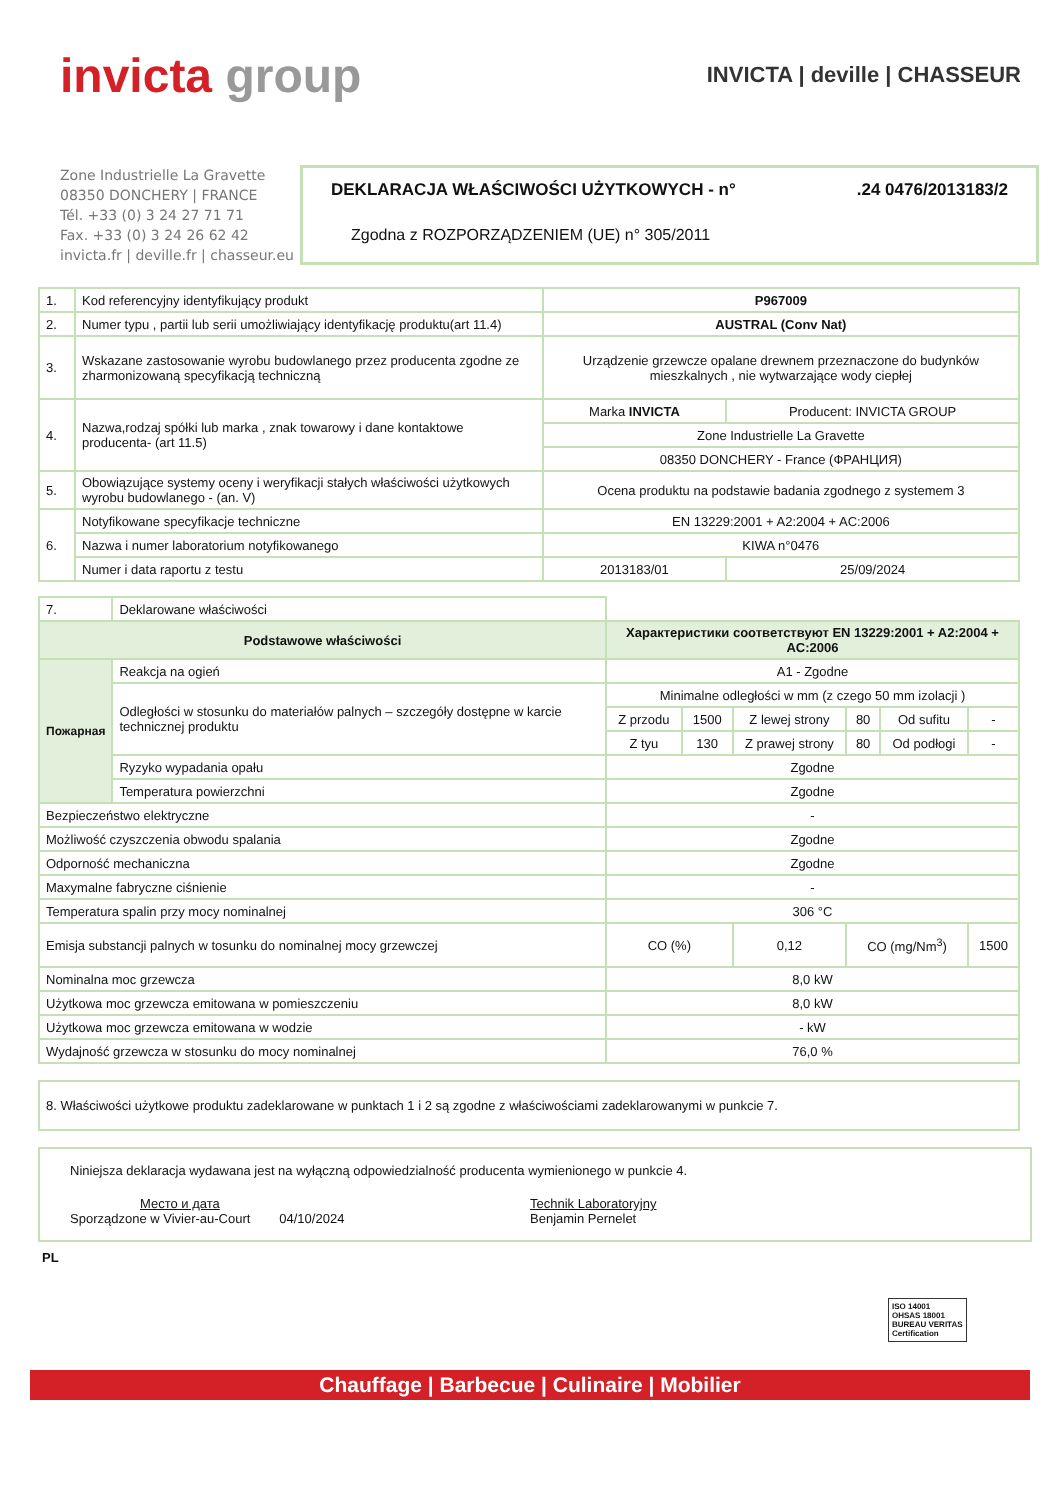invicta group
INVICTA | deville | CHASSEUR
Zone Industrielle La Gravette
08350 DONCHERY | FRANCE
Tél. +33 (0) 3 24 27 71 71
Fax. +33 (0) 3 24 26 62 42
invicta.fr | deville.fr | chasseur.eu
DEKLARACJA WŁAŚCIWOŚCI UŻYTKOWYCH - n°.24 0476/2013183/2
Zgodna z ROZPORZĄDZENIEM (UE) n° 305/2011
| 1. | Kod referencyjny identyfikujący produkt | P967009 | |
| 2. | Numer typu , partii lub serii umożliwiający identyfikację produktu(art 11.4) | AUSTRAL (Conv Nat) | |
| 3. | Wskazane zastosowanie wyrobu budowlanego przez producenta zgodne ze zharmonizowaną specyfikacją techniczną | Urządzenie grzewcze opalane drewnem przeznaczone do budynków mieszkalnych , nie wytwarzające wody ciepłej | |
| 4. | Nazwa,rodzaj spółki lub marka , znak towarowy i dane kontaktowe producenta- (art 11.5) | Marka INVICTA | Producent: INVICTA GROUP |
| | | Zone Industrielle La Gravette | |
| | | 08350 DONCHERY - France (ФРАНЦИЯ) | |
| 5. | Obowiązujące systemy oceny i weryfikacji stałych właściwości użytkowych wyrobu budowlanego - (an. V) | Ocena produktu na podstawie badania zgodnego z systemem 3 | |
| 6. | Notyfikowane specyfikacje techniczne | EN 13229:2001 + A2:2004 + AC:2006 | |
| | Nazwa i numer laboratorium notyfikowanego | KIWA n°0476 | |
| | Numer i data raportu z testu | 2013183/01 | 25/09/2024 |
| 7. | Deklarowane właściwości | | | | | | |
| Podstawowe właściwości | | Характеристики соответствуют EN 13229:2001 + A2:2004 + AC:2006 | | | | | |
| Пожарная | Reakcja na ogień | A1 - Zgodne | | | | | |
| | Odległości w stosunku do materiałów palnych – szczegóły dostępne w karcie technicznej produktu | Minimalne odległości w mm (z czego 50 mm izolacji ) | | | | | |
| | | Z przodu | 1500 | Z lewej strony | 80 | Od sufitu | - |
| | | Z tyu | 130 | Z prawej strony | 80 | Od podłogi | - |
| | Ryzyko wypadania opału | Zgodne | | | | | |
| | Temperatura powierzchni | Zgodne | | | | | |
| Bezpieczeństwo elektryczne | | - | | | | | |
| Możliwość czyszczenia obwodu spalania | | Zgodne | | | | | |
| Odporność mechaniczna | | Zgodne | | | | | |
| Maxymalne fabryczne ciśnienie | | - | | | | | |
| Temperatura spalin przy mocy nominalnej | | 306 °C | | | | | |
| Emisja substancji palnych w tosunku do nominalnej mocy grzewczej | | CO (%) | | 0,12 | CO (mg/Nm<sup>3</sup>) | | 1500 |
| Nominalna moc grzewcza | | 8,0 kW | | | | | |
| Użytkowa moc grzewcza emitowana w pomieszczeniu | | 8,0 kW | | | | | |
| Użytkowa moc grzewcza emitowana w wodzie | | - kW | | | | | |
| Wydajność grzewcza w stosunku do mocy nominalnej | | 76,0 % | | | | | |
8. Właściwości użytkowe produktu zadeklarowane w punktach 1 i 2 są zgodne z właściwościami zadeklarowanymi w punkcie 7.
Niniejsza deklaracja wydawana jest na wyłączną odpowiedzialność producenta wymienionego w punkcie 4.
Место и дата
Sporządzone w Vivier-au-Court 04/10/2024
Technik Laboratoryjny
Benjamin Pernelet
PL
ISO 14001
OHSAS 18001
BUREAU VERITAS
Certification
Chauffage | Barbecue | Culinaire | Mobilier